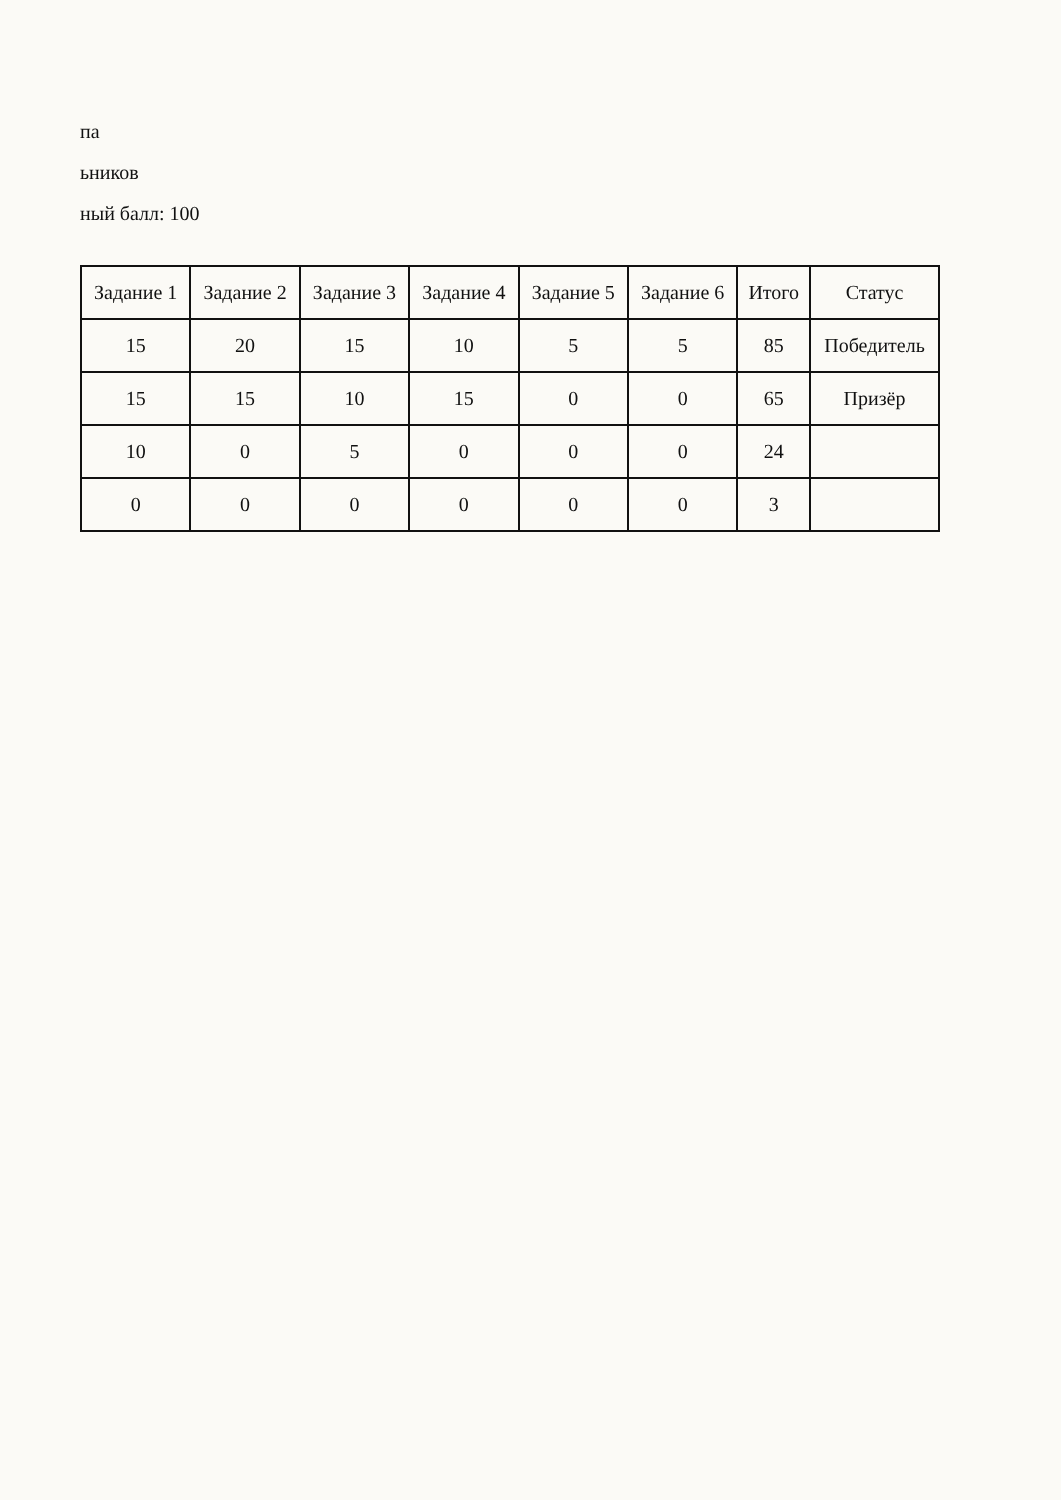па
ьников
ный балл: 100
| Задание 1 | Задание 2 | Задание 3 | Задание 4 | Задание 5 | Задание 6 | Итого | Статус |
| --- | --- | --- | --- | --- | --- | --- | --- |
| 15 | 20 | 15 | 10 | 5 | 5 | 85 | Победитель |
| 15 | 15 | 10 | 15 | 0 | 0 | 65 | Призёр |
| 10 | 0 | 5 | 0 | 0 | 0 | 24 | |
| 0 | 0 | 0 | 0 | 0 | 0 | 3 | |